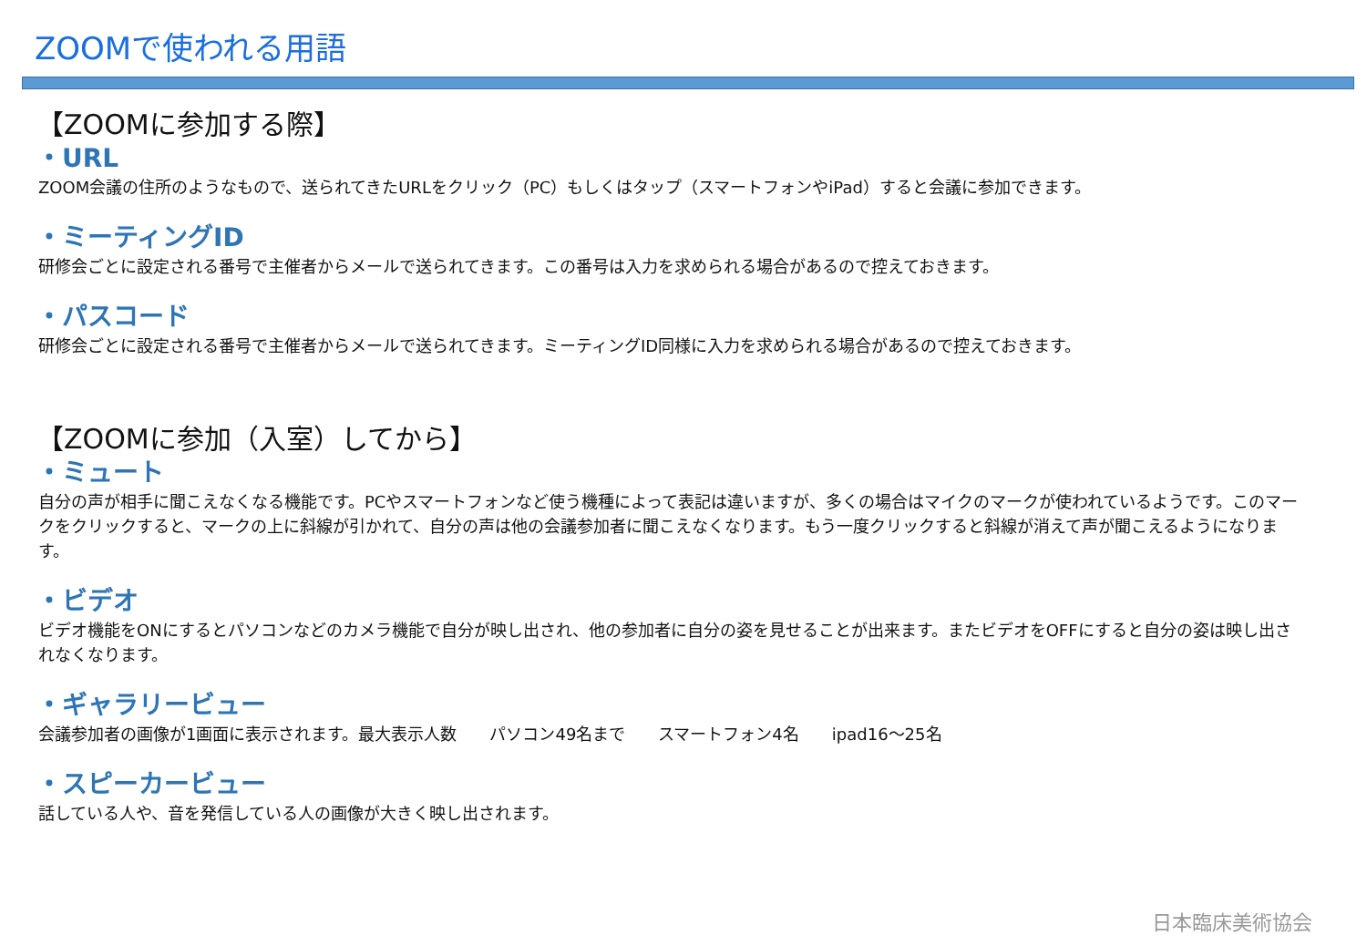ZOOMで使われる用語
【ZOOMに参加する際】
・URL
ZOOM会議の住所のようなもので、送られてきたURLをクリック（PC）もしくはタップ（スマートフォンやiPad）すると会議に参加できます。
・ミーティングID
研修会ごとに設定される番号で主催者からメールで送られてきます。この番号は入力を求められる場合があるので控えておきます。
・パスコード
研修会ごとに設定される番号で主催者からメールで送られてきます。ミーティングID同様に入力を求められる場合があるので控えておきます。
【ZOOMに参加（入室）してから】
・ミュート
自分の声が相手に聞こえなくなる機能です。PCやスマートフォンなど使う機種によって表記は違いますが、多くの場合はマイクのマークが使われているようです。このマークをクリックすると、マークの上に斜線が引かれて、自分の声は他の会議参加者に聞こえなくなります。もう一度クリックすると斜線が消えて声が聞こえるようになります。
・ビデオ
ビデオ機能をONにするとパソコンなどのカメラ機能で自分が映し出され、他の参加者に自分の姿を見せることが出来ます。またビデオをOFFにすると自分の姿は映し出されなくなります。
・ギャラリービュー
会議参加者の画像が1画面に表示されます。最大表示人数　　パソコン49名まで　　スマートフォン4名　　ipad16～25名
・スピーカービュー
話している人や、音を発信している人の画像が大きく映し出されます。
日本臨床美術協会